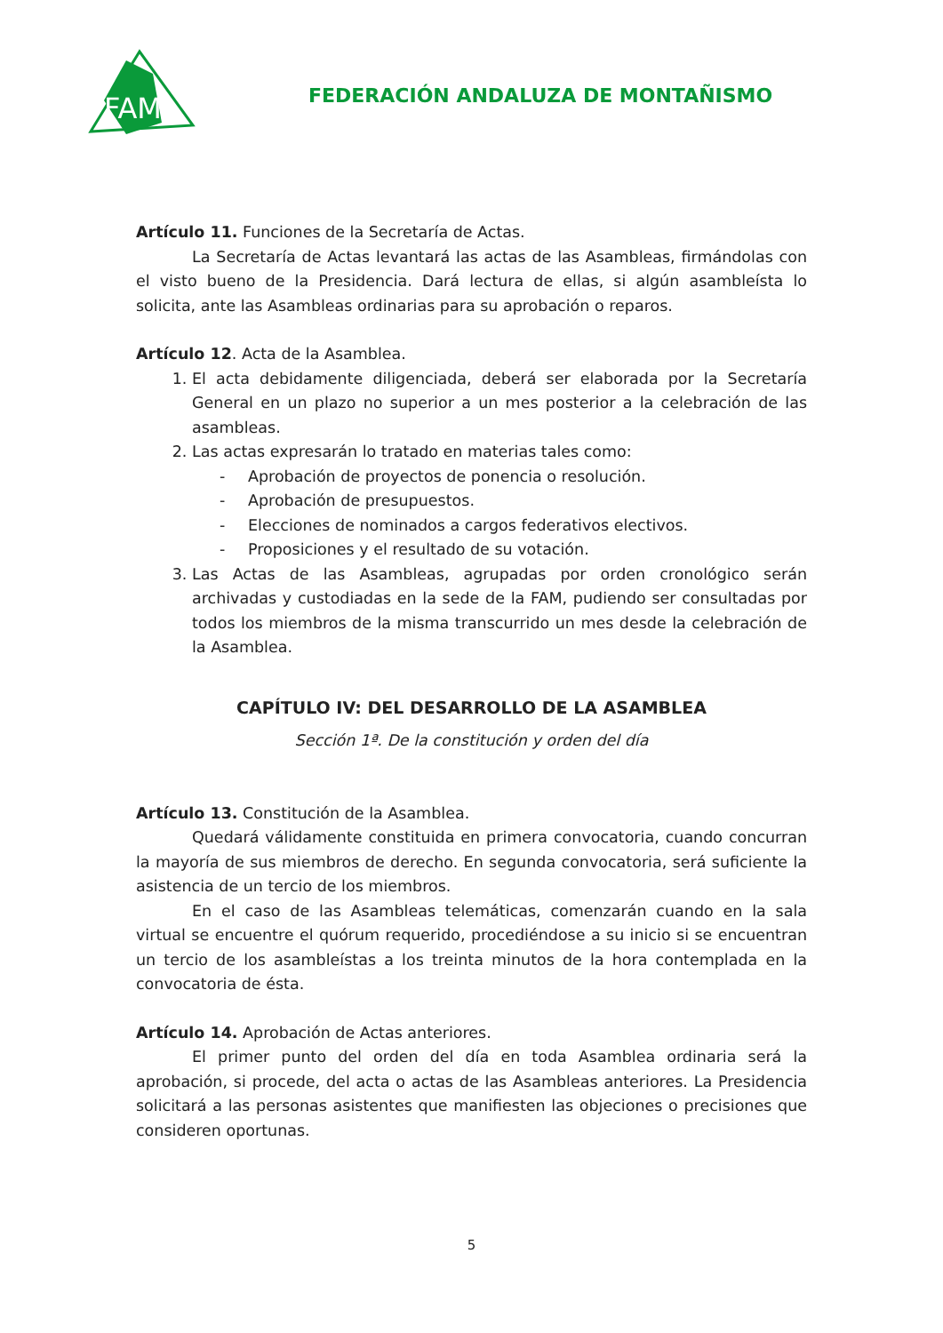FAM
FEDERACIÓN ANDALUZA DE MONTAÑISMO
Artículo 11. Funciones de la Secretaría de Actas.
La Secretaría de Actas levantará las actas de las Asambleas, firmándolas con el visto bueno de la Presidencia. Dará lectura de ellas, si algún asambleísta lo solicita, ante las Asambleas ordinarias para su aprobación o reparos.
Artículo 12. Acta de la Asamblea.
1. El acta debidamente diligenciada, deberá ser elaborada por la Secretaría General en un plazo no superior a un mes posterior a la celebración de las asambleas.
2. Las actas expresarán lo tratado en materias tales como:
- Aprobación de proyectos de ponencia o resolución.
- Aprobación de presupuestos.
- Elecciones de nominados a cargos federativos electivos.
- Proposiciones y el resultado de su votación.
3. Las Actas de las Asambleas, agrupadas por orden cronológico serán archivadas y custodiadas en la sede de la FAM, pudiendo ser consultadas por todos los miembros de la misma transcurrido un mes desde la celebración de la Asamblea.
CAPÍTULO IV: DEL DESARROLLO DE LA ASAMBLEA
Sección 1ª. De la constitución y orden del día
Artículo 13. Constitución de la Asamblea.
Quedará válidamente constituida en primera convocatoria, cuando concurran la mayoría de sus miembros de derecho. En segunda convocatoria, será suficiente la asistencia de un tercio de los miembros.
En el caso de las Asambleas telemáticas, comenzarán cuando en la sala virtual se encuentre el quórum requerido, procediéndose a su inicio si se encuentran un tercio de los asambleístas a los treinta minutos de la hora contemplada en la convocatoria de ésta.
Artículo 14. Aprobación de Actas anteriores.
El primer punto del orden del día en toda Asamblea ordinaria será la aprobación, si procede, del acta o actas de las Asambleas anteriores. La Presidencia solicitará a las personas asistentes que manifiesten las objeciones o precisiones que consideren oportunas.
5